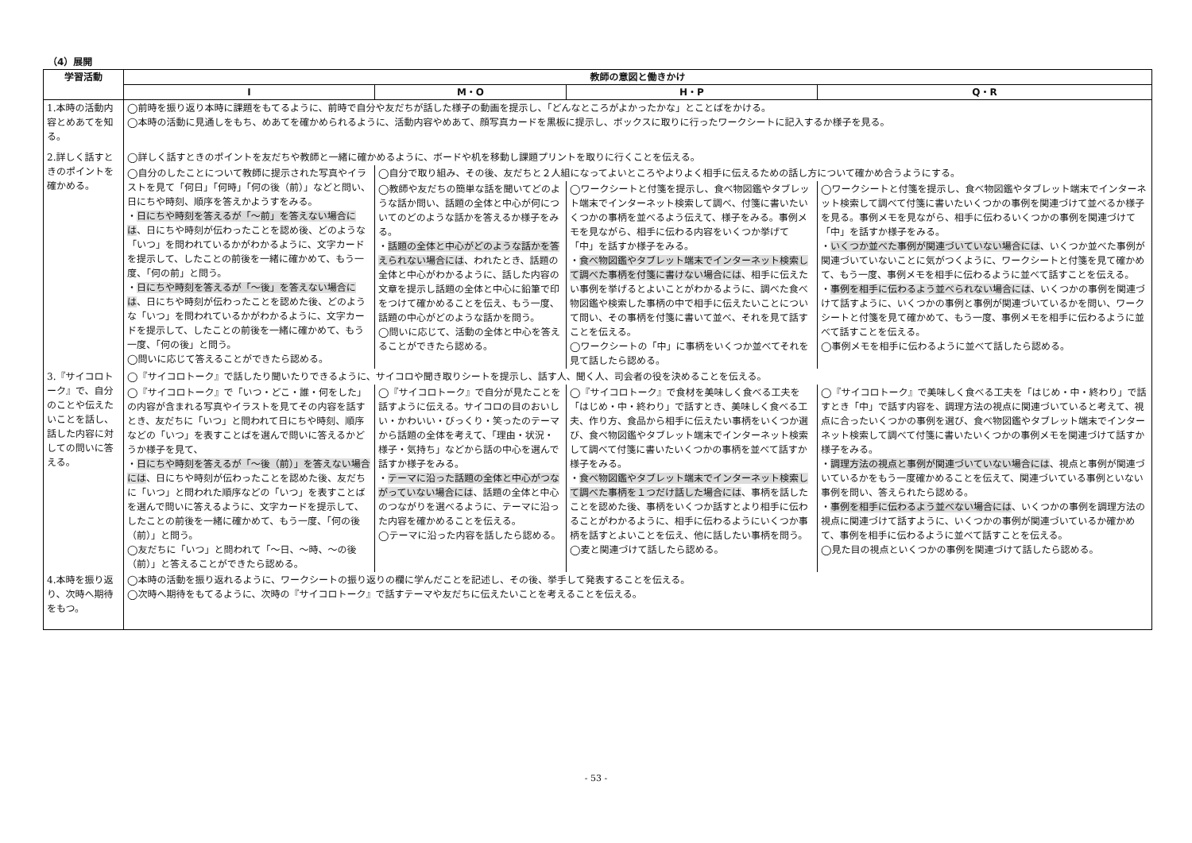（4）展開
| 学習活動 | 教師の意図と働きかけ | | | |
| --- | --- | --- | --- | --- |
| | I | M・O | H・P | Q・R |
| 1.本時の活動内容とめあてを知る。 | ◯前時を振り返り本時に課題をもてるように、前時で自分や友だちが話した様子の動画を提示し、「どんなところがよかったかな」とことばをかける。 ◯本時の活動に見通しをもち、めあてを確かめられるように、活動内容やめあて、顔写真カードを黒板に提示し、ボックスに取りに行ったワークシートに記入するか様子を見る。 | | | |
| 2.詳しく話すときのポイントを確かめる。 | ◯詳しく話すときのポイントを友だちや教師と一緒に確かめるように、ボードや机を移動し課題プリントを取りに行くことを伝える。 | | | |
| | ◯自分のしたことについて教師に提示された写真やイラストを見て「何日」「何時」「何の後（前）」などと問い、日にちや時刻、順序を答えかようすをみる。 ・ 日にちや時刻を答えるが「〜前」を答えない場合には 、日にちや時刻が伝わったことを認め後、どのような「いつ」を問われているかがわかるように、文字カードを提示して、したことの前後を一緒に確かめて、もう一度、「何の前」と問う。 ・ 日にちや時刻を答えるが「〜後」を答えない場合には 、日にちや時刻が伝わったことを認めた後、どのような「いつ」を問われているかがわかるように、文字カードを提示して、したことの前後を一緒に確かめて、もう一度、「何の後」と問う。 ◯問いに応じて答えることができたら認める。 | ◯自分で取り組み、その後、友だちと２人組になってよいところやよりよく相手に伝えるための話し方について確かめ合うようにする。 | | |
| | | ◯教師や友だちの簡単な話を聞いてどのような話か問い、話題の全体と中心が何についてのどのような話かを答えるか様子をみる。 ・ 話題の全体と中心がどのような話かを答えられない場合には 、われたとき、話題の全体と中心がわかるように、話した内容の文章を提示し話題の全体と中心に鉛筆で印をつけて確かめることを伝え、もう一度、話題の中心がどのような話かを問う。 ◯問いに応じて、活動の全体と中心を答えることができたら認める。 | ◯ワークシートと付箋を提示し、食べ物図鑑やタブレット端末でインターネット検索して調べ、付箋に書いたいくつかの事柄を並べるよう伝えて、様子をみる。事例メモを見ながら、相手に伝わる内容をいくつか挙げて「中」を話すか様子をみる。 ・ 食べ物図鑑やタブレット端末でインターネット検索して調べた事柄を付箋に書けない場合には 、相手に伝えたい事例を挙げるとよいことがわかるように、調べた食べ物図鑑や検索した事柄の中で相手に伝えたいことについて問い、その事柄を付箋に書いて並べ、それを見て話すことを伝える。 ◯ワークシートの「中」に事柄をいくつか並べてそれを見て話したら認める。 | ◯ワークシートと付箋を提示し、食べ物図鑑やタブレット端末でインターネット検索して調べて付箋に書いたいくつかの事例を関連づけて並べるか様子を見る。事例メモを見ながら、相手に伝わるいくつかの事例を関連づけて「中」を話すか様子をみる。 ・ いくつか並べた事例が関連づいていない場合には 、いくつか並べた事例が関連づいていないことに気がつくように、ワークシートと付箋を見て確かめて、もう一度、事例メモを相手に伝わるように並べて話すことを伝える。 ・ 事例を相手に伝わるよう並べられない場合には 、いくつかの事例を関連づけて話すように、いくつかの事例と事例が関連づいているかを問い、ワークシートと付箋を見て確かめて、もう一度、事例メモを相手に伝わるように並べて話すことを伝える。 ◯事例メモを相手に伝わるように並べて話したら認める。 |
| 3.『サイコロトーク』で、自分のことや伝えたいことを話し、話した内容に対しての問いに答える。 | ◯『サイコロトーク』で話したり聞いたりできるように、サイコロや聞き取りシートを提示し、話す人、聞く人、司会者の役を決めることを伝える。 | | | |
| | ◯『サイコロトーク』で「いつ・どこ・誰・何をした」の内容が含まれる写真やイラストを見てその内容を話すとき、友だちに「いつ」と問われて日にちや時刻、順序などの「いつ」を表すことばを選んで問いに答えるかどうか様子を見て、 ・ 日にちや時刻を答えるが「〜後（前）」を答えない場合には 、日にちや時刻が伝わったことを認めた後、友だちに「いつ」と問われた順序などの「いつ」を表すことばを選んで問いに答えるように、文字カードを提示して、したことの前後を一緒に確かめて、もう一度、「何の後（前）」と問う。 ◯友だちに「いつ」と問われて「〜日、〜時、〜の後（前）」と答えることができたら認める。 | ◯『サイコロトーク』で自分が見たことを話すように伝える。サイコロの目のおいしい・かわいい・びっくり・笑ったのテーマから話題の全体を考えて、「理由・状況・様子・気持ち」などから話の中心を選んで話すか様子をみる。 ・ テーマに沿った話題の全体と中心がつながっていない場合には 、話題の全体と中心のつながりを選べるように、テーマに沿った内容を確かめることを伝える。 ◯テーマに沿った内容を話したら認める。 | ◯『サイコロトーク』で食材を美味しく食べる工夫を「はじめ・中・終わり」で話すとき、美味しく食べる工夫、作り方、食品から相手に伝えたい事柄をいくつか選び、食べ物図鑑やタブレット端末でインターネット検索して調べて付箋に書いたいくつかの事柄を並べて話すか様子をみる。 ・ 食べ物図鑑やタブレット端末でインターネット検索して調べた事柄を１つだけ話した場合には 、事柄を話したことを認めた後、事柄をいくつか話すとより相手に伝わることがわかるように、相手に伝わるようにいくつか事柄を話すとよいことを伝え、他に話したい事柄を問う。 ◯麦と関連づけて話したら認める。 | ◯『サイコロトーク』で美味しく食べる工夫を「はじめ・中・終わり」で話すとき「中」で話す内容を、調理方法の視点に関連づいていると考えて、視点に合ったいくつかの事例を選び、食べ物図鑑やタブレット端末でインターネット検索して調べて付箋に書いたいくつかの事例メモを関連づけて話すか様子をみる。 ・ 調理方法の視点と事例が関連づいていない場合には 、視点と事例が関連づいているかをもう一度確かめることを伝えて、関連づいている事例といない事例を問い、答えられたら認める。 ・ 事例を相手に伝わるよう並べない場合には 、いくつかの事例を調理方法の視点に関連づけて話すように、いくつかの事例が関連づいているか確かめて、事例を相手に伝わるように並べて話すことを伝える。 ◯見た目の視点といくつかの事例を関連づけて話したら認める。 |
| 4.本時を振り返り、次時へ期待をもつ。 | ◯本時の活動を振り返れるように、ワークシートの振り返りの欄に学んだことを記述し、その後、挙手して発表することを伝える。 ◯次時へ期待をもてるように、次時の『サイコロトーク』で話すテーマや友だちに伝えたいことを考えることを伝える。 | | | |
- 53 -